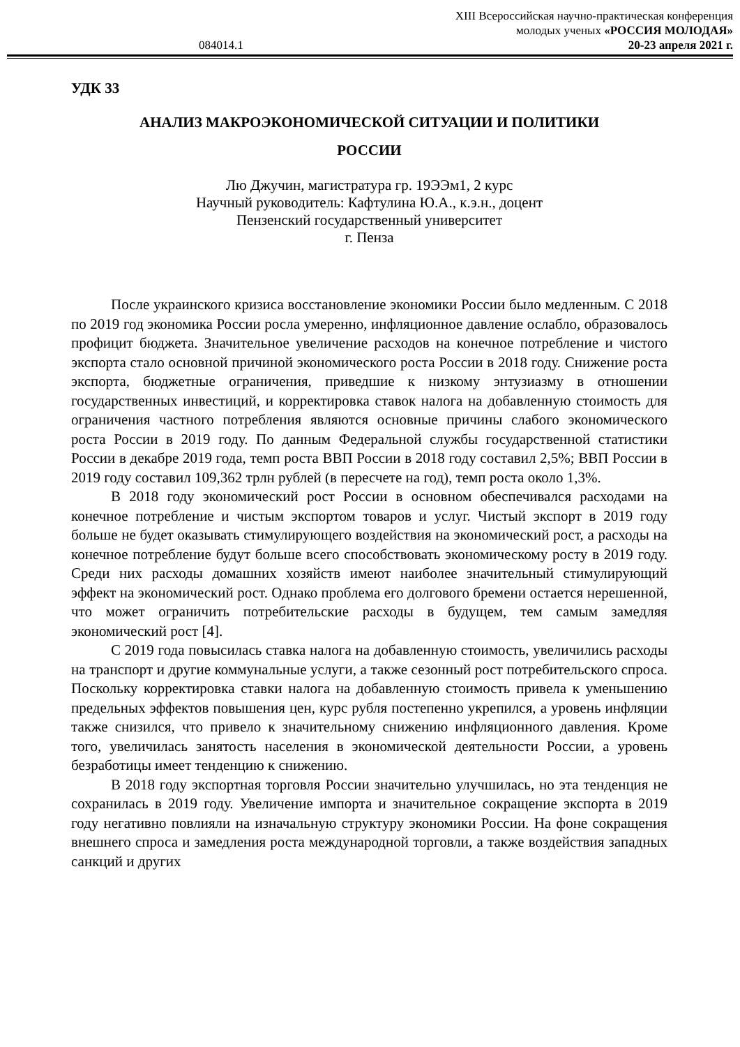XIII Всероссийская научно-практическая конференция
молодых ученых «РОССИЯ МОЛОДАЯ»
084014.1 20-23 апреля 2021 г.
УДК 33
АНАЛИЗ МАКРОЭКОНОМИЧЕСКОЙ СИТУАЦИИ И ПОЛИТИКИ
РОССИИ
Лю Джучин, магистратура гр. 19ЭЭм1, 2 курс
Научный руководитель: Кафтулина Ю.А., к.э.н., доцент
Пензенский государственный университет
г. Пенза
После украинского кризиса восстановление экономики России было медленным. С 2018 по 2019 год экономика России росла умеренно, инфляционное давление ослабло, образовалось профицит бюджета. Значительное увеличение расходов на конечное потребление и чистого экспорта стало основной причиной экономического роста России в 2018 году. Снижение роста экспорта, бюджетные ограничения, приведшие к низкому энтузиазму в отношении государственных инвестиций, и корректировка ставок налога на добавленную стоимость для ограничения частного потребления являются основные причины слабого экономического роста России в 2019 году. По данным Федеральной службы государственной статистики России в декабре 2019 года, темп роста ВВП России в 2018 году составил 2,5%; ВВП России в 2019 году составил 109,362 трлн рублей (в пересчете на год), темп роста около 1,3%.
В 2018 году экономический рост России в основном обеспечивался расходами на конечное потребление и чистым экспортом товаров и услуг. Чистый экспорт в 2019 году больше не будет оказывать стимулирующего воздействия на экономический рост, а расходы на конечное потребление будут больше всего способствовать экономическому росту в 2019 году. Среди них расходы домашних хозяйств имеют наиболее значительный стимулирующий эффект на экономический рост. Однако проблема его долгового бремени остается нерешенной, что может ограничить потребительские расходы в будущем, тем самым замедляя экономический рост [4].
С 2019 года повысилась ставка налога на добавленную стоимость, увеличились расходы на транспорт и другие коммунальные услуги, а также сезонный рост потребительского спроса. Поскольку корректировка ставки налога на добавленную стоимость привела к уменьшению предельных эффектов повышения цен, курс рубля постепенно укрепился, а уровень инфляции также снизился, что привело к значительному снижению инфляционного давления. Кроме того, увеличилась занятость населения в экономической деятельности России, а уровень безработицы имеет тенденцию к снижению.
В 2018 году экспортная торговля России значительно улучшилась, но эта тенденция не сохранилась в 2019 году. Увеличение импорта и значительное сокращение экспорта в 2019 году негативно повлияли на изначальную структуру экономики России. На фоне сокращения внешнего спроса и замедления роста международной торговли, а также воздействия западных санкций и других